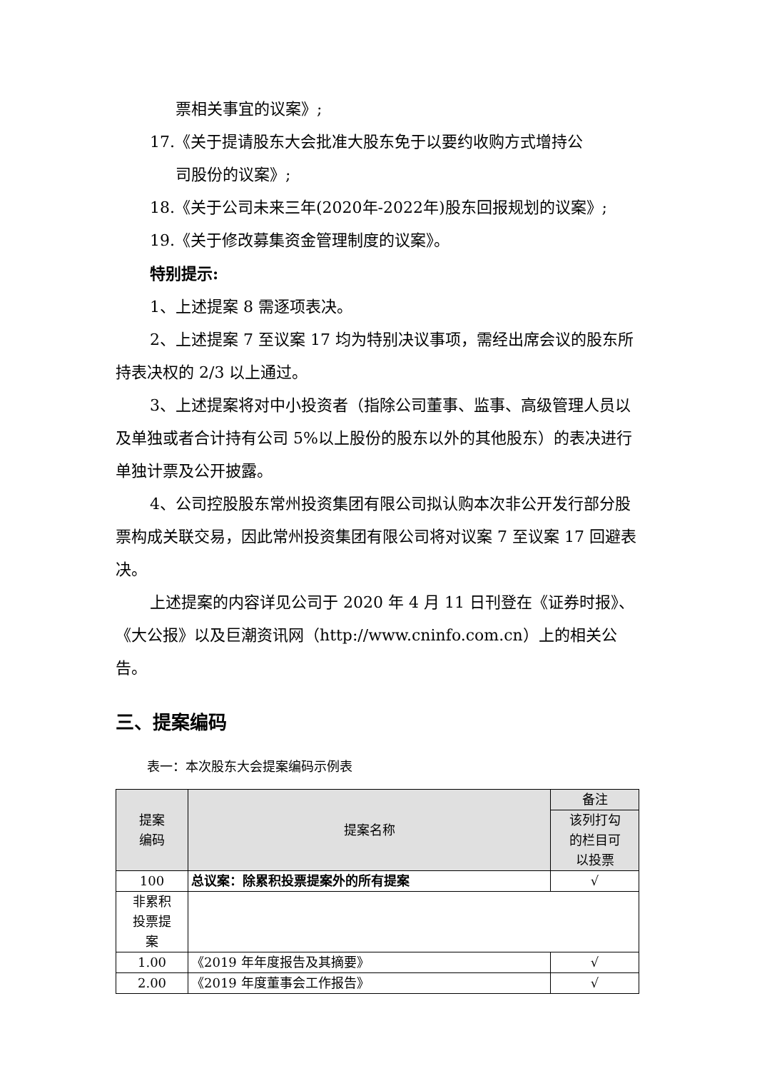票相关事宜的议案》;
17.《关于提请股东大会批准大股东免于以要约收购方式增持公
司股份的议案》;
18.《关于公司未来三年(2020年-2022年)股东回报规划的议案》;
19.《关于修改募集资金管理制度的议案》。
特别提示:
1、上述提案 8 需逐项表决。
2、上述提案 7 至议案 17 均为特别决议事项，需经出席会议的股东所持表决权的 2/3 以上通过。
3、上述提案将对中小投资者（指除公司董事、监事、高级管理人员以及单独或者合计持有公司 5%以上股份的股东以外的其他股东）的表决进行单独计票及公开披露。
4、公司控股股东常州投资集团有限公司拟认购本次非公开发行部分股票构成关联交易，因此常州投资集团有限公司将对议案 7 至议案 17 回避表决。
上述提案的内容详见公司于 2020 年 4 月 11 日刊登在《证券时报》、《大公报》以及巨潮资讯网（http://www.cninfo.com.cn）上的相关公告。
三、提案编码
表一：本次股东大会提案编码示例表
| 提案 编码 | 提案名称 | 备注 |
| --- | --- | --- |
| | | 该列打勾 的栏目可 以投票 |
| 100 | 总议案：除累积投票提案外的所有提案 | √ |
| 非累积 投票提 案 | | |
| 1.00 | 《2019 年年度报告及其摘要》 | √ |
| 2.00 | 《2019 年度董事会工作报告》 | √ |